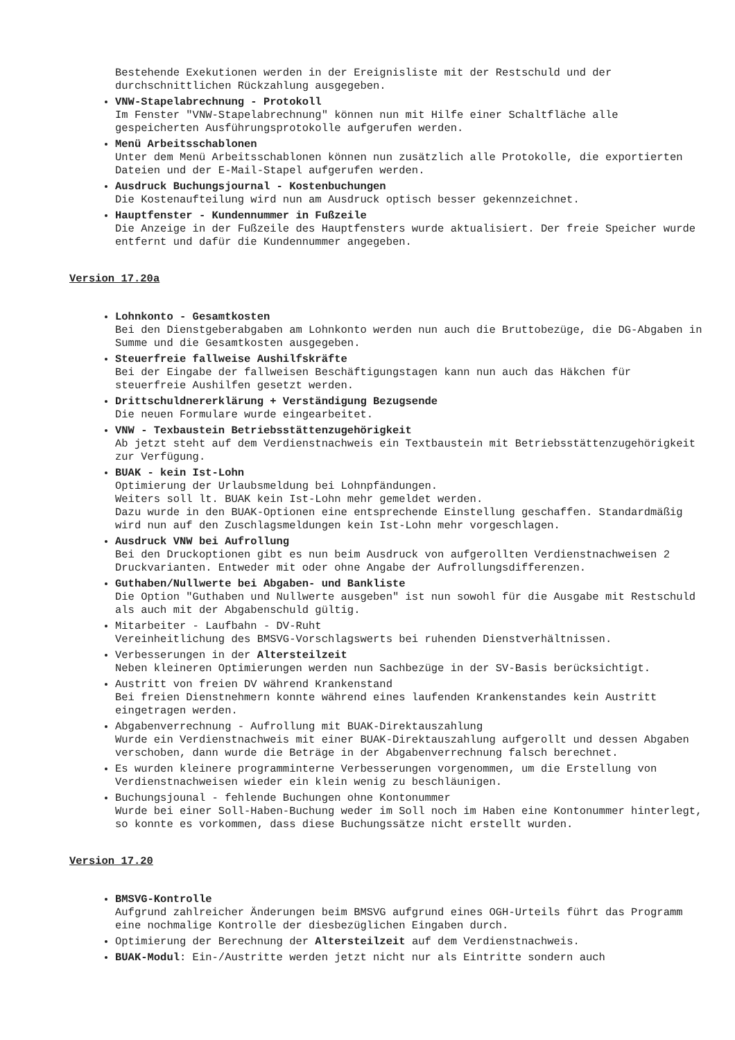Bestehende Exekutionen werden in der Ereignisliste mit der Restschuld und der durchschnittlichen Rückzahlung ausgegeben.
VNW-Stapelabrechnung - Protokoll
Im Fenster "VNW-Stapelabrechnung" können nun mit Hilfe einer Schaltfläche alle gespeicherten Ausführungsprotokolle aufgerufen werden.
Menü Arbeitsschablonen
Unter dem Menü Arbeitsschablonen können nun zusätzlich alle Protokolle, die exportierten Dateien und der E-Mail-Stapel aufgerufen werden.
Ausdruck Buchungsjournal - Kostenbuchungen
Die Kostenaufteilung wird nun am Ausdruck optisch besser gekennzeichnet.
Hauptfenster - Kundennummer in Fußzeile
Die Anzeige in der Fußzeile des Hauptfensters wurde aktualisiert. Der freie Speicher wurde entfernt und dafür die Kundennummer angegeben.
Version 17.20a
Lohnkonto - Gesamtkosten
Bei den Dienstgeberabgaben am Lohnkonto werden nun auch die Bruttobezüge, die DG-Abgaben in Summe und die Gesamtkosten ausgegeben.
Steuerfreie fallweise Aushilfskräfte
Bei der Eingabe der fallweisen Beschäftigungstagen kann nun auch das Häkchen für steuerfreie Aushilfen gesetzt werden.
Drittschuldnererklärung + Verständigung Bezugsende
Die neuen Formulare wurde eingearbeitet.
VNW - Texbaustein Betriebsstättenzugehörigkeit
Ab jetzt steht auf dem Verdienstnachweis ein Textbaustein mit Betriebsstättenzugehörigkeit zur Verfügung.
BUAK - kein Ist-Lohn
Optimierung der Urlaubsmeldung bei Lohnpfändungen.
Weiters soll lt. BUAK kein Ist-Lohn mehr gemeldet werden.
Dazu wurde in den BUAK-Optionen eine entsprechende Einstellung geschaffen. Standardmäßig wird nun auf den Zuschlagsmeldungen kein Ist-Lohn mehr vorgeschlagen.
Ausdruck VNW bei Aufrollung
Bei den Druckoptionen gibt es nun beim Ausdruck von aufgerollten Verdienstnachweisen 2 Druckvarianten. Entweder mit oder ohne Angabe der Aufrollungsdifferenzen.
Guthaben/Nullwerte bei Abgaben- und Bankliste
Die Option "Guthaben und Nullwerte ausgeben" ist nun sowohl für die Ausgabe mit Restschuld als auch mit der Abgabenschuld gültig.
Mitarbeiter - Laufbahn - DV-Ruht
Vereinheitlichung des BMSVG-Vorschlagswerts bei ruhenden Dienstverhältnissen.
Verbesserungen in der Altersteilzeit
Neben kleineren Optimierungen werden nun Sachbezüge in der SV-Basis berücksichtigt.
Austritt von freien DV während Krankenstand
Bei freien Dienstnehmern konnte während eines laufenden Krankenstandes kein Austritt eingetragen werden.
Abgabenverrechnung - Aufrollung mit BUAK-Direktauszahlung
Wurde ein Verdienstnachweis mit einer BUAK-Direktauszahlung aufgerollt und dessen Abgaben verschoben, dann wurde die Beträge in der Abgabenverrechnung falsch berechnet.
Es wurden kleinere programminterne Verbesserungen vorgenommen, um die Erstellung von Verdienstnachweisen wieder ein klein wenig zu beschläunigen.
Buchungsjounal - fehlende Buchungen ohne Kontonummer
Wurde bei einer Soll-Haben-Buchung weder im Soll noch im Haben eine Kontonummer hinterlegt, so konnte es vorkommen, dass diese Buchungssätze nicht erstellt wurden.
Version 17.20
BMSVG-Kontrolle
Aufgrund zahlreicher Änderungen beim BMSVG aufgrund eines OGH-Urteils führt das Programm eine nochmalige Kontrolle der diesbezüglichen Eingaben durch.
Optimierung der Berechnung der Altersteilzeit auf dem Verdienstnachweis.
BUAK-Modul: Ein-/Austritte werden jetzt nicht nur als Eintritte sondern auch